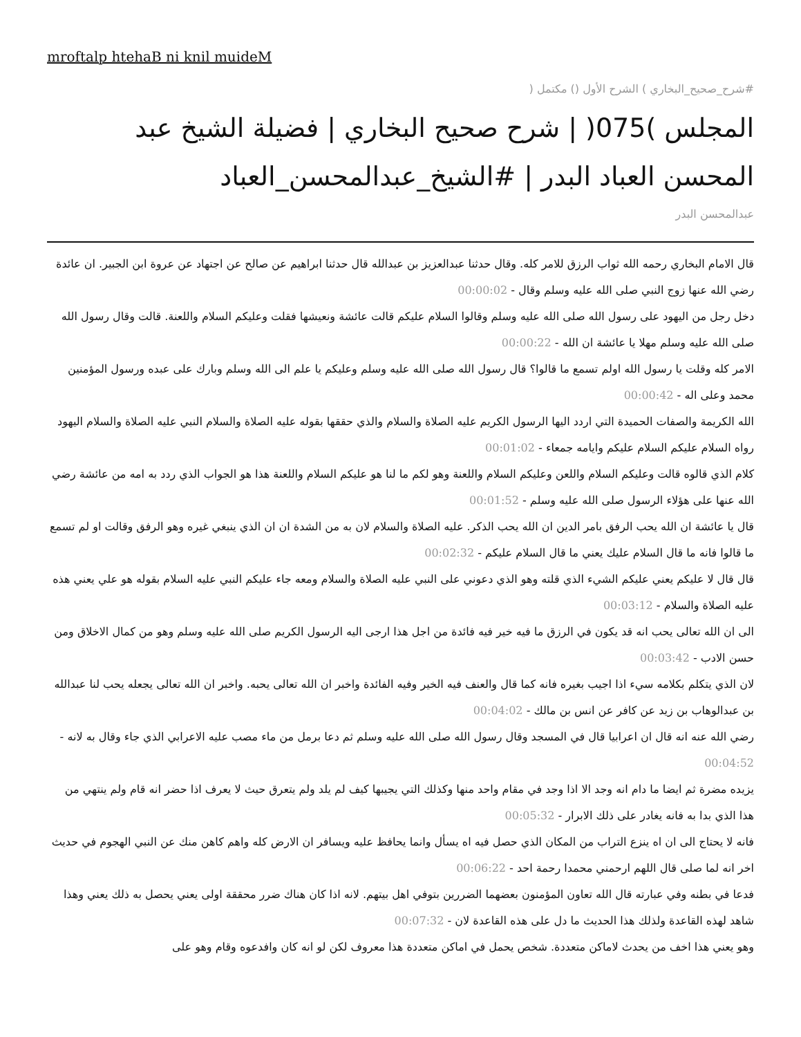mroftalp htehaB ni knil muideM
#شرح_صحيح_البخاري ) الشرح الأول () مكتمل (
المجلس )075( | شرح صحيح البخاري | فضيلة الشيخ عبد المحسن العباد البدر | #الشيخ_عبدالمحسن_العباد
عبدالمحسن البدر
قال الامام البخاري رحمه الله ثواب الرزق للامر كله. وقال حدثنا عبدالعزيز بن عبدالله قال حدثنا ابراهيم عن صالح عن اجتهاد عن عروة ابن الجبير. ان عائدة رضي الله عنها زوج النبي صلى الله عليه وسلم وقال - 00:00:02
دخل رجل من اليهود على رسول الله صلى الله عليه وسلم وقالوا السلام عليكم قالت عائشة ونعيشها فقلت وعليكم السلام واللعنة. قالت وقال رسول الله صلى الله عليه وسلم مهلا يا عائشة ان الله - 00:00:22
الامر كله وقلت يا رسول الله اولم تسمع ما قالوا؟ قال رسول الله صلى الله عليه وسلم وعليكم يا علم الى الله وسلم وبارك على عبده ورسول المؤمنين محمد وعلى اله - 00:00:42
الله الكريمة والصفات الحميدة التي اردد اليها الرسول الكريم عليه الصلاة والسلام والذي حققها بقوله عليه الصلاة والسلام النبي عليه الصلاة والسلام اليهود رواه السلام عليكم السلام عليكم وايامه جمعاء - 00:01:02
كلام الذي قالوه قالت وعليكم السلام واللعن وعليكم السلام واللعنة وهو لكم ما لنا هو عليكم السلام واللعنة هذا هو الجواب الذي ردد به امه من عائشة رضي الله عنها على هؤلاء الرسول صلى الله عليه وسلم - 00:01:52
قال يا عائشة ان الله يحب الرفق بامر الدين ان الله يحب الذكر. عليه الصلاة والسلام لان به من الشدة ان ان الذي ينبغي غيره وهو الرفق وقالت او لم تسمع ما قالوا فانه ما قال السلام عليك يعني ما قال السلام عليكم - 00:02:32
قال قال لا عليكم يعني عليكم الشيء الذي قلته وهو الذي دعوني على النبي عليه الصلاة والسلام ومعه جاء عليكم النبي عليه السلام بقوله هو علي يعني هذه عليه الصلاة والسلام - 00:03:12
الى ان الله تعالى يحب انه قد يكون في الرزق ما فيه خير فيه فائدة من اجل هذا ارجى اليه الرسول الكريم صلى الله عليه وسلم وهو من كمال الاخلاق ومن حسن الادب - 00:03:42
لان الذي يتكلم بكلامه سيء اذا اجيب بغيره فانه كما قال والعنف فيه الخير وفيه الفائدة واخبر ان الله تعالى يحبه. واخبر ان الله تعالى يجعله يحب لنا عبدالله بن عبدالوهاب بن زيد عن كافر عن انس بن مالك - 00:04:02
رضي الله عنه انه قال ان اعرابيا قال في المسجد وقال رسول الله صلى الله عليه وسلم ثم دعا برمل من ماء مصب عليه الاعرابي الذي جاء وقال به لانه - 00:04:52
يزيده مضرة ثم ايضا ما دام انه وجد الا اذا وجد في مقام واحد منها وكذلك التي يجيبها كيف لم يلد ولم يتعرق حيث لا يعرف اذا حضر انه قام ولم ينتهي من هذا الذي بدا به فانه يغادر على ذلك الابرار - 00:05:32
فانه لا يحتاج الى ان اه ينزع التراب من المكان الذي حصل فيه اه يسأل وانما يحافظ عليه ويسافر ان الارض كله واهم كاهن منك عن النبي الهجوم في حديث اخر انه لما صلى قال اللهم ارحمني محمدا رحمة احد - 00:06:22
فدعا في بطنه وفي عبارته قال الله تعاون المؤمنون بعضهما الضررين بتوفي اهل بيتهم. لانه اذا كان هناك ضرر محققة اولى يعني يحصل به ذلك يعني وهذا شاهد لهذه القاعدة ولذلك هذا الحديث ما دل على هذه القاعدة لان - 00:07:32
وهو يعني هذا اخف من يحدث لاماكن متعددة. شخص يحمل في اماكن متعددة هذا معروف لكن لو انه كان وافدعوه وقام وهو على